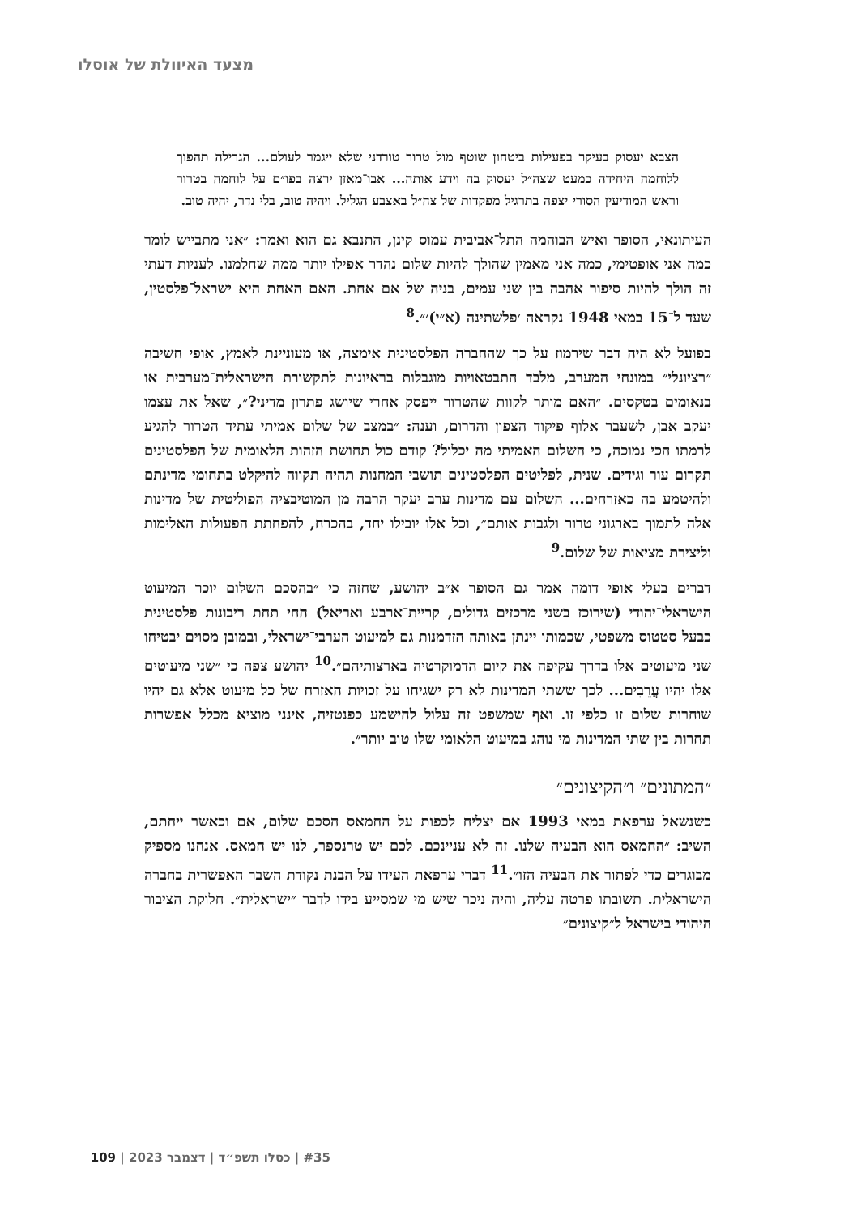מצעד האיוולת של אוסלו
הצבא יעסוק בעיקר בפעילות ביטחון שוטף מול טרור טורדני שלא ייגמר לעולם... הגרילה תהפוך ללוחמה היחידה כמעט שצה״ל יעסוק בה וידע אותה... אבו־מאזן ירצה בפו״ם על לוחמה בטרור וראש המודיעין הסורי יצפה בתרגיל מפקדות של צה״ל באצבע הגליל. ויהיה טוב, בלי נדר, יהיה טוב.
העיתונאי, הסופר ואיש הבוהמה התל־אביבית עמוס קינן, התנבא גם הוא ואמר: ״אני מתבייש לומר כמה אני אופטימי, כמה אני מאמין שהולך להיות שלום נהדר אפילו יותר ממה שחלמנו. לעניות דעתי זה הולך להיות סיפור אהבה בין שני עמים, בניה של אם אחת. האם האחת היא ישראל־פלסטין, שעד ל־15 במאי 1948 נקראה ׳פלשתינה (א״י)׳״.<sup>8</sup>
בפועל לא היה דבר שירמוז על כך שהחברה הפלסטינית אימצה, או מעוניינת לאמץ, אופי חשיבה ״רציונלי״ במונחי המערב, מלבד התבטאויות מוגבלות בראיונות לתקשורת הישראלית־מערבית או בנאומים בטקסים. ״האם מותר לקוות שהטרור ייפסק אחרי שיושג פתרון מדיני?״, שאל את עצמו יעקב אבן, לשעבר אלוף פיקוד הצפון והדרום, וענה: ״במצב של שלום אמיתי עתיד הטרור להגיע לרמתו הכי נמוכה, כי השלום האמיתי מה יכלול? קודם כול תחושת הזהות הלאומית של הפלסטינים תקרום עור וגידים. שנית, לפליטים הפלסטינים תושבי המחנות תהיה תקווה להיקלט בתחומי מדינתם ולהיטמע בה כאזרחים... השלום עם מדינות ערב יעקר הרבה מן המוטיבציה הפוליטית של מדינות אלה לתמוך בארגוני טרור ולגבות אותם״, וכל אלו יובילו יחד, בהכרח, להפחתת הפעולות האלימות וליצירת מציאות של שלום.<sup>9</sup>
דברים בעלי אופי דומה אמר גם הסופר א״ב יהושע, שחזה כי ״בהסכם השלום יוכר המיעוט הישראלי־יהודי (שירוכז בשני מרכזים גדולים, קריית־ארבע ואריאל) החי תחת ריבונות פלסטינית כבעל סטטוס משפטי, שכמותו יינתן באותה הזדמנות גם למיעוט הערבי־ישראלי, ובמובן מסוים יבטיחו שני מיעוטים אלו בדרך עקיפה את קיום הדמוקרטיה בארצותיהם״.<sup>10</sup> יהושע צפה כי ״שני מיעוטים אלו יהיו עֲרֵבִים... לכך ששתי המדינות לא רק ישגיחו על זכויות האזרח של כל מיעוט אלא גם יהיו שוחרות שלום זו כלפי זו. ואף שמשפט זה עלול להישמע כפנטזיה, אינני מוציא מכלל אפשרות תחרות בין שתי המדינות מי נוהג במיעוט הלאומי שלו טוב יותר״.
״המתונים״ ו״הקיצונים״
כשנשאל ערפאת במאי 1993 אם יצליח לכפות על החמאס הסכם שלום, אם וכאשר ייחתם, השיב: ״החמאס הוא הבעיה שלנו. זה לא עניינכם. לכם יש טרנספר, לנו יש חמאס. אנחנו מספיק מבוגרים כדי לפתור את הבעיה הזו״.<sup>11</sup> דברי ערפאת העידו על הבנת נקודת השבר האפשרית בחברה הישראלית. תשובתו פרטה עליה, והיה ניכר שיש מי שמסייע בידו לדבר ״ישראלית״. חלוקת הציבור היהודי בישראל ל״קיצונים״
#35 | כסלו תשפ״ד | דצמבר 2023 | 109